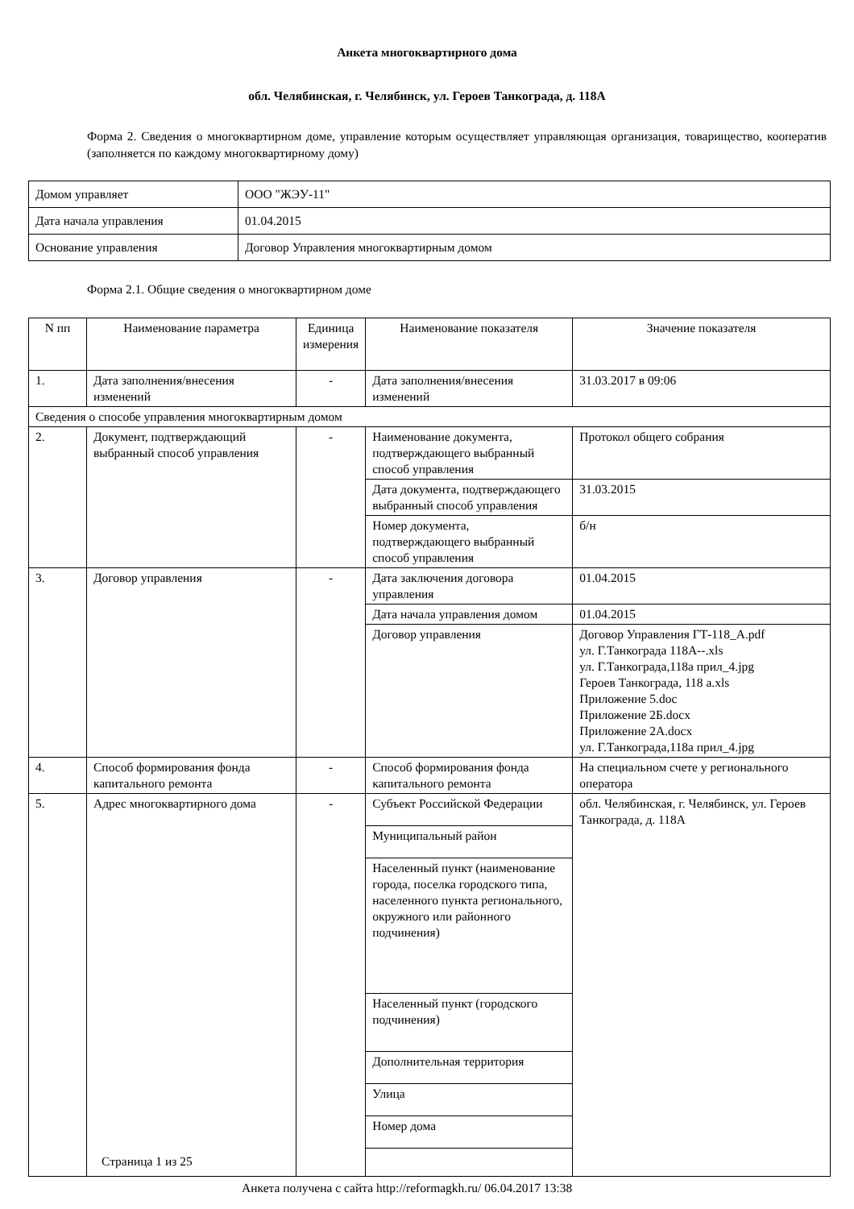Анкета многоквартирного дома
обл. Челябинская, г. Челябинск, ул. Героев Танкограда, д. 118А
Форма 2. Сведения о многоквартирном доме, управление которым осуществляет управляющая организация, товарищество, кооператив (заполняется по каждому многоквартирному дому)
| Домом управляет | ООО "ЖЭУ-11" |
| Дата начала управления | 01.04.2015 |
| Основание управления | Договор Управления многоквартирным домом |
Форма 2.1. Общие сведения о многоквартирном доме
| N пп | Наименование параметра | Единица измерения | Наименование показателя | Значение показателя |
| --- | --- | --- | --- | --- |
| 1. | Дата заполнения/внесения изменений | - | Дата заполнения/внесения изменений | 31.03.2017 в 09:06 |
| Сведения о способе управления многоквартирным домом | | | | |
| 2. | Документ, подтверждающий выбранный способ управления | - | Наименование документа, подтверждающего выбранный способ управления | Протокол общего собрания |
| | | | Дата документа, подтверждающего выбранный способ управления | 31.03.2015 |
| | | | Номер документа, подтверждающего выбранный способ управления | б/н |
| 3. | Договор управления | - | Дата заключения договора управления | 01.04.2015 |
| | | | Дата начала управления домом | 01.04.2015 |
| | | | Договор управления | Договор Управления ГТ-118_А.pdf ул. Г.Танкограда 118А--.xls ул. Г.Танкограда,118а прил_4.jpg Героев Танкограда, 118 а.xls Приложение 5.doc Приложение 2Б.docx Приложение 2А.docx ул. Г.Танкограда,118а прил_4.jpg |
| 4. | Способ формирования фонда капитального ремонта | - | Способ формирования фонда капитального ремонта | На специальном счете у регионального оператора |
| 5. | Адрес многоквартирного дома | - | Субъект Российской Федерации | обл. Челябинская, г. Челябинск, ул. Героев Танкограда, д. 118А |
| | | | Муниципальный район | |
| | | | Населенный пункт (наименование города, поселка городского типа, населенного пункта регионального, окружного или районного подчинения) | |
| | | | Населенный пункт (городского подчинения) | |
| | | | Дополнительная территория | |
| | | | Улица | |
| | | | Номер дома | |
Страница 1 из 25
Анкета получена с сайта http://reformagkh.ru/ 06.04.2017 13:38